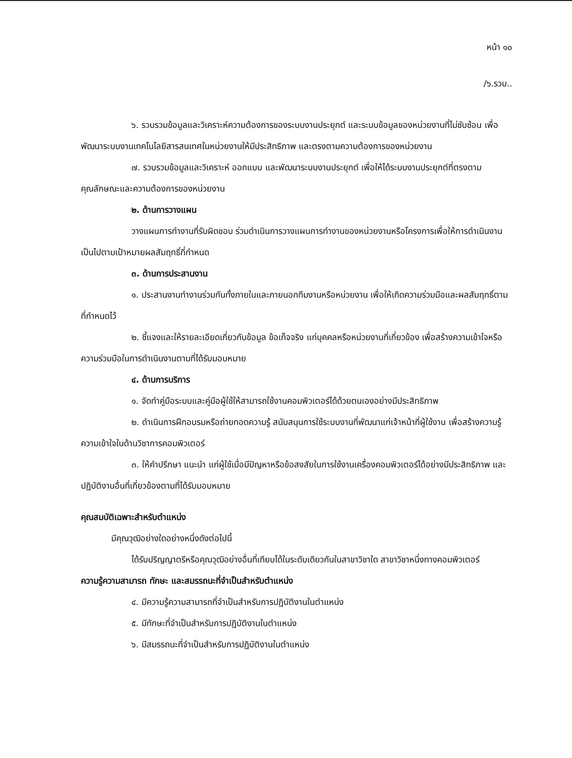หน้า ๑๐
/๖.รวบ..
๖. รวบรวมข้อมูลและวิเคราะห์ความต้องการของระบบงานประยุกต์ และระบบข้อมูลของหน่วยงานที่ไม่ซับซ้อน เพื่อพัฒนาระบบงานเทคโนโลยีสารสนเทศในหน่วยงานให้มีประสิทธิภาพ และตรงตามความต้องการของหน่วยงาน
๗. รวบรวมข้อมูลและวิเคราะห์ ออกแบบ และพัฒนาระบบงานประยุกต์ เพื่อให้ได้ระบบงานประยุกต์ที่ตรงตามคุณลักษณะและความต้องการของหน่วยงาน
๒. ด้านการวางแผน
วางแผนการทำงานที่รับผิดชอบ ร่วมดำเนินการวางแผนการทำงานของหน่วยงานหรือโครงการเพื่อให้การดำเนินงานเป็นไปตามเป้าหมายผลสัมฤทธิ์ที่กำหนด
๓. ด้านการประสานงาน
๑. ประสานงานทำงานร่วมกันทั้งภายในและภายนอกทีมงานหรือหน่วยงาน เพื่อให้เกิดความร่วมมือและผลสัมฤทธิ์ตามที่กำหนดไว้
๒. ชี้แจงและให้รายละเอียดเกี่ยวกับข้อมูล ข้อเท็จจริง แก่บุคคลหรือหน่วยงานที่เกี่ยวข้อง เพื่อสร้างความเข้าใจหรือความร่วมมือในการดำเนินงานตามที่ได้รับมอบหมาย
๔. ด้านการบริการ
๑. จัดทำคู่มือระบบและคู่มือผู้ใช้ให้สามารถใช้งานคอมพิวเตอร์ได้ด้วยตนเองอย่างมีประสิทธิภาพ
๒. ดำเนินการฝึกอบรมหรือถ่ายทอดความรู้ สนับสนุนการใช้ระบบงานที่พัฒนาแก่เจ้าหน้าที่ผู้ใช้งาน เพื่อสร้างความรู้ความเข้าใจในด้านวิชาการคอมพิวเตอร์
๓. ให้คำปรึกษา แนะนำ แก่ผู้ใช้เมื่อมีปัญหาหรือข้อสงสัยในการใช้งานเครื่องคอมพิวเตอร์ได้อย่างมีประสิทธิภาพ และปฏิบัติงานอื่นที่เกี่ยวข้องตามที่ได้รับมอบหมาย
คุณสมบัติเฉพาะสำหรับตำแหน่ง
มีคุณวุฒิอย่างใดอย่างหนึ่งดังต่อไปนี้
ได้รับปริญญาตรีหรือคุณวุฒิอย่างอื่นที่เทียบได้ในระดับเดียวกันในสาขาวิชาใด สาขาวิชาหนึ่งทางคอมพิวเตอร์
ความรู้ความสามารถ ทักษะ และสมรรถนะที่จำเป็นสำหรับตำแหน่ง
๔. มีความรู้ความสามารถที่จำเป็นสำหรับการปฏิบัติงานในตำแหน่ง
๕. มีทักษะที่จำเป็นสำหรับการปฏิบัติงานในตำแหน่ง
๖. มีสมรรถนะที่จำเป็นสำหรับการปฏิบัติงานในตำแหน่ง